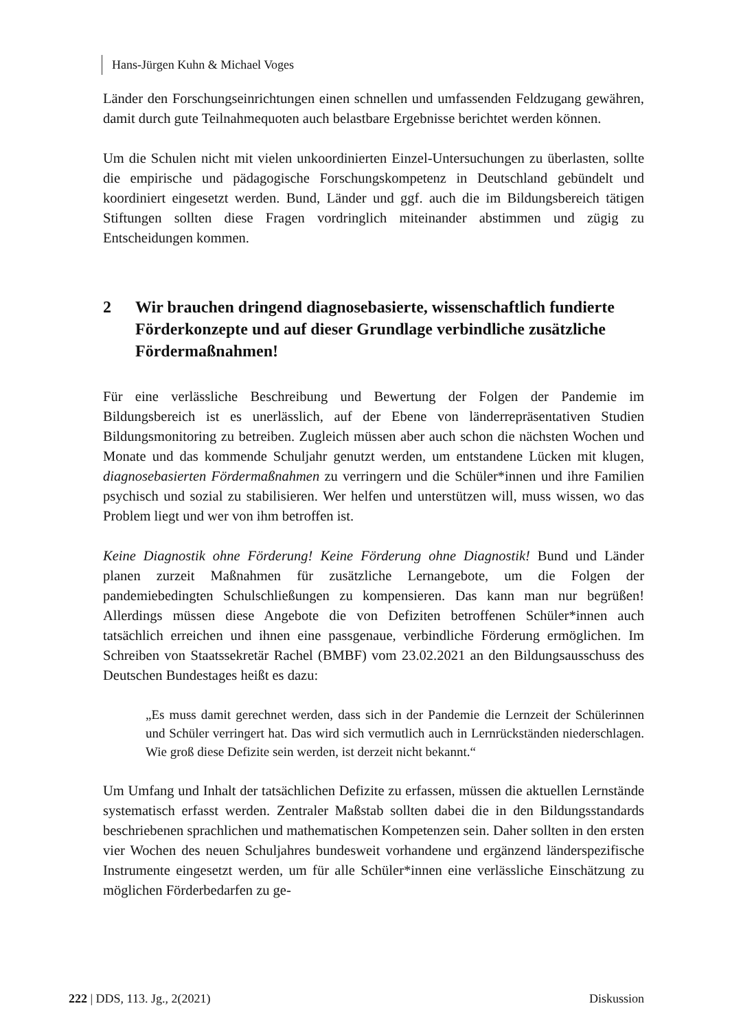Hans-Jürgen Kuhn & Michael Voges
Länder den Forschungseinrichtungen einen schnellen und umfassenden Feldzugang gewähren, damit durch gute Teilnahmequoten auch belastbare Ergebnisse berichtet werden können.
Um die Schulen nicht mit vielen unkoordinierten Einzel-Untersuchungen zu überlasten, sollte die empirische und pädagogische Forschungskompetenz in Deutschland gebündelt und koordiniert eingesetzt werden. Bund, Länder und ggf. auch die im Bildungsbereich tätigen Stiftungen sollten diese Fragen vordringlich miteinander abstimmen und zügig zu Entscheidungen kommen.
2 Wir brauchen dringend diagnosebasierte, wissenschaftlich fundierte Förderkonzepte und auf dieser Grundlage verbindliche zusätzliche Fördermaßnahmen!
Für eine verlässliche Beschreibung und Bewertung der Folgen der Pandemie im Bildungsbereich ist es unerlässlich, auf der Ebene von länderrepräsentativen Studien Bildungsmonitoring zu betreiben. Zugleich müssen aber auch schon die nächsten Wochen und Monate und das kommende Schuljahr genutzt werden, um entstandene Lücken mit klugen, diagnosebasierten Fördermaßnahmen zu verringern und die Schüler*innen und ihre Familien psychisch und sozial zu stabilisieren. Wer helfen und unterstützen will, muss wissen, wo das Problem liegt und wer von ihm betroffen ist.
Keine Diagnostik ohne Förderung! Keine Förderung ohne Diagnostik! Bund und Länder planen zurzeit Maßnahmen für zusätzliche Lernangebote, um die Folgen der pandemiebedingten Schulschließungen zu kompensieren. Das kann man nur begrüßen! Allerdings müssen diese Angebote die von Defiziten betroffenen Schüler*innen auch tatsächlich erreichen und ihnen eine passgenaue, verbindliche Förderung ermöglichen. Im Schreiben von Staatssekretär Rachel (BMBF) vom 23.02.2021 an den Bildungsausschuss des Deutschen Bundestages heißt es dazu:
„Es muss damit gerechnet werden, dass sich in der Pandemie die Lernzeit der Schülerinnen und Schüler verringert hat. Das wird sich vermutlich auch in Lernrückständen niederschlagen. Wie groß diese Defizite sein werden, ist derzeit nicht bekannt.“
Um Umfang und Inhalt der tatsächlichen Defizite zu erfassen, müssen die aktuellen Lernstände systematisch erfasst werden. Zentraler Maßstab sollten dabei die in den Bildungsstandards beschriebenen sprachlichen und mathematischen Kompetenzen sein. Daher sollten in den ersten vier Wochen des neuen Schuljahres bundesweit vorhandene und ergänzend länderspezifische Instrumente eingesetzt werden, um für alle Schüler*innen eine verlässliche Einschätzung zu möglichen Förderbedarfen zu ge-
222 | DDS, 113. Jg., 2(2021) Diskussion